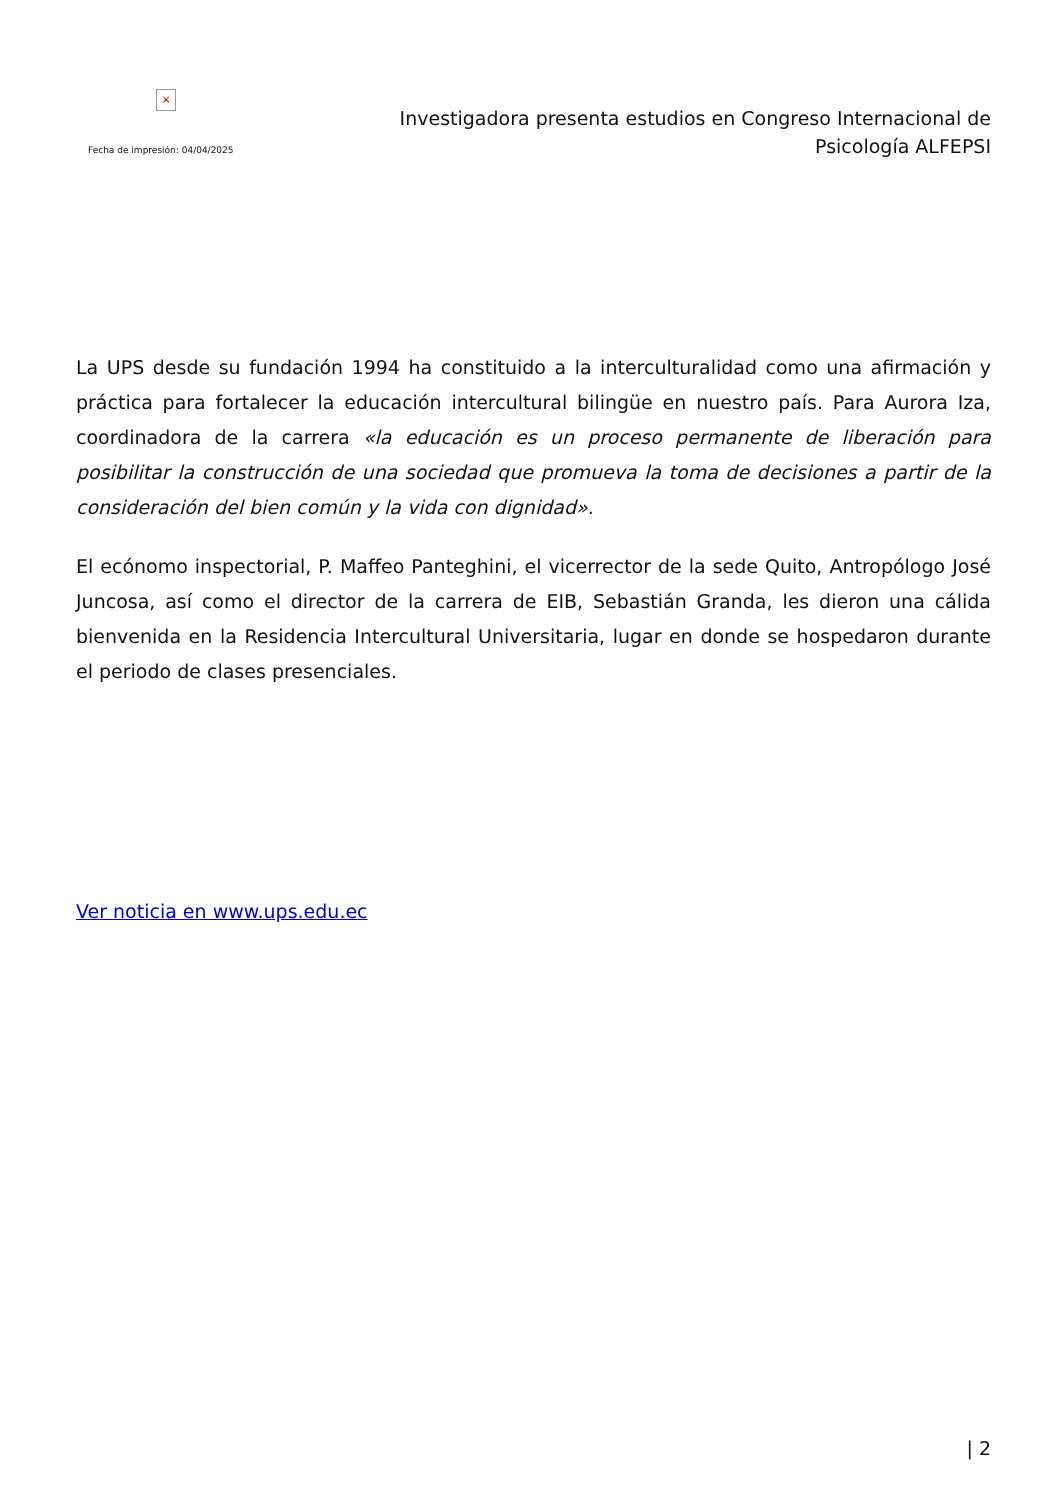×
Fecha de impresión: 04/04/2025
Investigadora presenta estudios en Congreso Internacional de Psicología ALFEPSI
La UPS desde su fundación 1994 ha constituido a la interculturalidad como una afirmación y práctica para fortalecer la educación intercultural bilingüe en nuestro país. Para Aurora Iza, coordinadora de la carrera «la educación es un proceso permanente de liberación para posibilitar la construcción de una sociedad que promueva la toma de decisiones a partir de la consideración del bien común y la vida con dignidad».
El ecónomo inspectorial, P. Maffeo Panteghini, el vicerrector de la sede Quito, Antropólogo José Juncosa, así como el director de la carrera de EIB, Sebastián Granda, les dieron una cálida bienvenida en la Residencia Intercultural Universitaria, lugar en donde se hospedaron durante el periodo de clases presenciales.
Ver noticia en www.ups.edu.ec
| 2